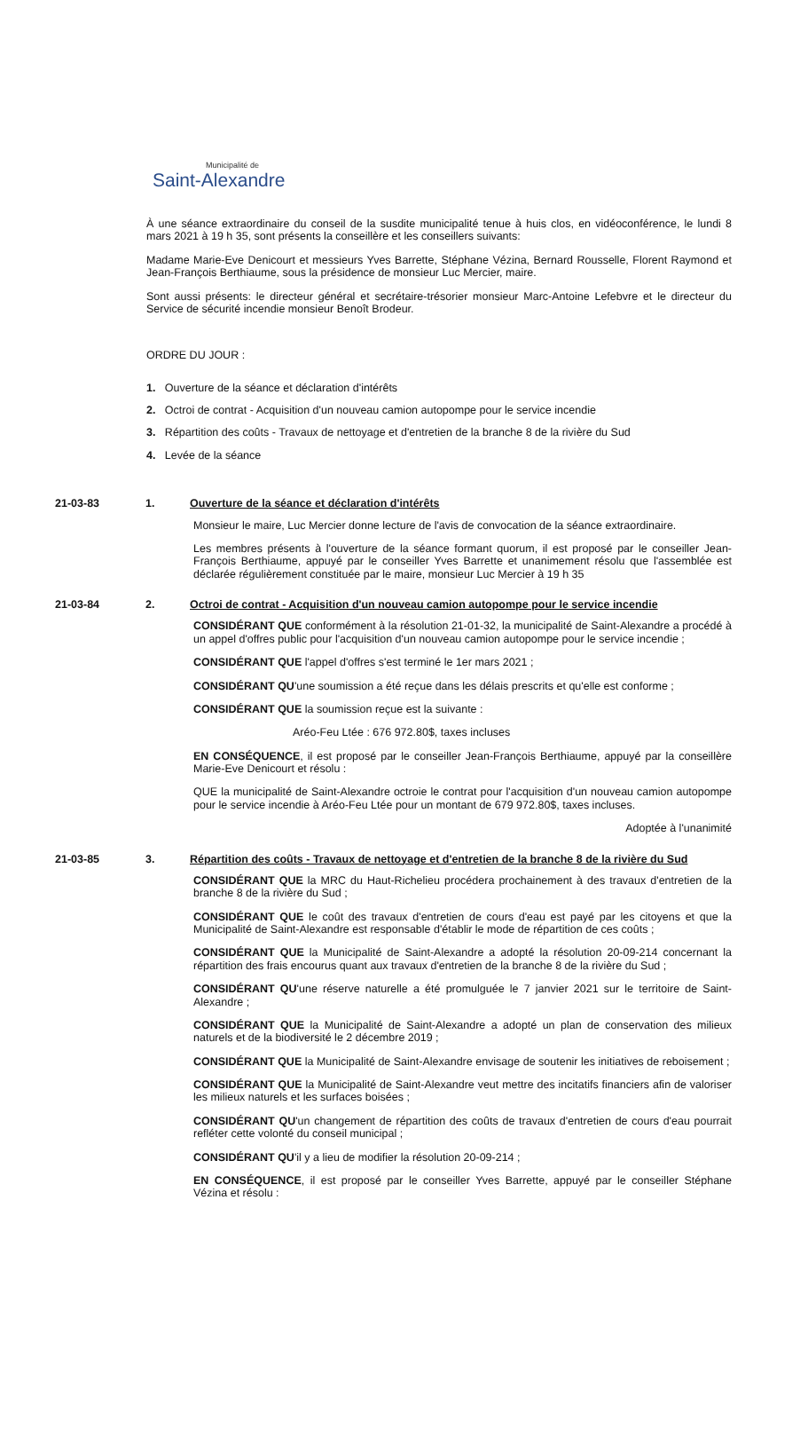Municipalité de
Saint-Alexandre
À une séance extraordinaire du conseil de la susdite municipalité tenue à huis clos, en vidéoconférence, le lundi 8 mars 2021 à 19 h 35, sont présents la conseillère et les conseillers suivants:
Madame Marie-Eve Denicourt et messieurs Yves Barrette, Stéphane Vézina, Bernard Rousselle, Florent Raymond et Jean-François Berthiaume, sous la présidence de monsieur Luc Mercier, maire.
Sont aussi présents: le directeur général et secrétaire-trésorier monsieur Marc-Antoine Lefebvre et le directeur du Service de sécurité incendie monsieur Benoît Brodeur.
ORDRE DU JOUR :
1. Ouverture de la séance et déclaration d'intérêts
2. Octroi de contrat - Acquisition d'un nouveau camion autopompe pour le service incendie
3. Répartition des coûts - Travaux de nettoyage et d'entretien de la branche 8 de la rivière du Sud
4. Levée de la séance
21-03-83 1. Ouverture de la séance et déclaration d'intérêts
Monsieur le maire, Luc Mercier donne lecture de l'avis de convocation de la séance extraordinaire.
Les membres présents à l'ouverture de la séance formant quorum, il est proposé par le conseiller Jean-François Berthiaume, appuyé par le conseiller Yves Barrette et unanimement résolu que l'assemblée est déclarée régulièrement constituée par le maire, monsieur Luc Mercier à 19 h 35
21-03-84 2. Octroi de contrat - Acquisition d'un nouveau camion autopompe pour le service incendie
CONSIDÉRANT QUE conformément à la résolution 21-01-32, la municipalité de Saint-Alexandre a procédé à un appel d'offres public pour l'acquisition d'un nouveau camion autopompe pour le service incendie ;
CONSIDÉRANT QUE l'appel d'offres s'est terminé le 1er mars 2021 ;
CONSIDÉRANT QU'une soumission a été reçue dans les délais prescrits et qu'elle est conforme ;
CONSIDÉRANT QUE la soumission reçue est la suivante :
Aréo-Feu Ltée : 676 972.80$, taxes incluses
EN CONSÉQUENCE, il est proposé par le conseiller Jean-François Berthiaume, appuyé par la conseillère Marie-Eve Denicourt et résolu :
QUE la municipalité de Saint-Alexandre octroie le contrat pour l'acquisition d'un nouveau camion autopompe pour le service incendie à Aréo-Feu Ltée pour un montant de 679 972.80$, taxes incluses.
Adoptée à l'unanimité
21-03-85 3. Répartition des coûts - Travaux de nettoyage et d'entretien de la branche 8 de la rivière du Sud
CONSIDÉRANT QUE la MRC du Haut-Richelieu procédera prochainement à des travaux d'entretien de la branche 8 de la rivière du Sud ;
CONSIDÉRANT QUE le coût des travaux d'entretien de cours d'eau est payé par les citoyens et que la Municipalité de Saint-Alexandre est responsable d'établir le mode de répartition de ces coûts ;
CONSIDÉRANT QUE la Municipalité de Saint-Alexandre a adopté la résolution 20-09-214 concernant la répartition des frais encourus quant aux travaux d'entretien de la branche 8 de la rivière du Sud ;
CONSIDÉRANT QU'une réserve naturelle a été promulguée le 7 janvier 2021 sur le territoire de Saint-Alexandre ;
CONSIDÉRANT QUE la Municipalité de Saint-Alexandre a adopté un plan de conservation des milieux naturels et de la biodiversité le 2 décembre 2019 ;
CONSIDÉRANT QUE la Municipalité de Saint-Alexandre envisage de soutenir les initiatives de reboisement ;
CONSIDÉRANT QUE la Municipalité de Saint-Alexandre veut mettre des incitatifs financiers afin de valoriser les milieux naturels et les surfaces boisées ;
CONSIDÉRANT QU'un changement de répartition des coûts de travaux d'entretien de cours d'eau pourrait refléter cette volonté du conseil municipal ;
CONSIDÉRANT QU'il y a lieu de modifier la résolution 20-09-214 ;
EN CONSÉQUENCE, il est proposé par le conseiller Yves Barrette, appuyé par le conseiller Stéphane Vézina et résolu :